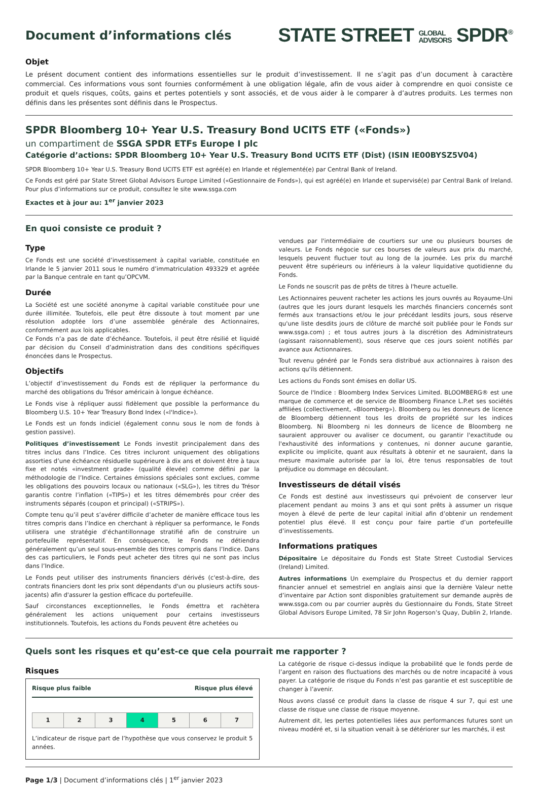Document d’informations clés
STATE STREET GLOBAL
ADVISORS SPDR<sup>®</sup>
Objet
Le présent document contient des informations essentielles sur le produit d’investissement. Il ne s’agit pas d’un document à caractère commercial. Ces informations vous sont fournies conformément à une obligation légale, afin de vous aider à comprendre en quoi consiste ce produit et quels risques, coûts, gains et pertes potentiels y sont associés, et de vous aider à le comparer à d’autres produits. Les termes non définis dans les présentes sont définis dans le Prospectus.
SPDR Bloomberg 10+ Year U.S. Treasury Bond UCITS ETF («Fonds»)
un compartiment de SSGA SPDR ETFs Europe I plc
Catégorie d’actions: SPDR Bloomberg 10+ Year U.S. Treasury Bond UCITS ETF (Dist) (ISIN IE00BYSZ5V04)
SPDR Bloomberg 10+ Year U.S. Treasury Bond UCITS ETF est agréé(e) en Irlande et réglementé(e) par Central Bank of Ireland.
Ce Fonds est géré par State Street Global Advisors Europe Limited («Gestionnaire de Fonds»), qui est agréé(e) en Irlande et supervisé(e) par Central Bank of Ireland. Pour plus d’informations sur ce produit, consultez le site www.ssga.com
Exactes et à jour au: 1<sup>er</sup> janvier 2023
En quoi consiste ce produit ?
Type
Ce Fonds est une société d’investissement à capital variable, constituée en Irlande le 5 janvier 2011 sous le numéro d’immatriculation 493329 et agréée par la Banque centrale en tant qu’OPCVM.
Durée
La Société est une société anonyme à capital variable constituée pour une durée illimitée. Toutefois, elle peut être dissoute à tout moment par une résolution adoptée lors d’une assemblée générale des Actionnaires, conformément aux lois applicables.
Ce Fonds n’a pas de date d’échéance. Toutefois, il peut être résilié et liquidé par décision du Conseil d’administration dans des conditions spécifiques énoncées dans le Prospectus.
Objectifs
L’objectif d’investissement du Fonds est de répliquer la performance du marché des obligations du Trésor américain à longue échéance.
Le Fonds vise à répliquer aussi fidèlement que possible la performance du Bloomberg U.S. 10+ Year Treasury Bond Index («l'Indice»).
Le Fonds est un fonds indiciel (également connu sous le nom de fonds à gestion passive).
Politiques d’investissement Le Fonds investit principalement dans des titres inclus dans l’Indice. Ces titres incluront uniquement des obligations assorties d’une échéance résiduelle supérieure à dix ans et doivent être à taux fixe et notés «investment grade» (qualité élevée) comme défini par la méthodologie de l’Indice. Certaines émissions spéciales sont exclues, comme les obligations des pouvoirs locaux ou nationaux («SLG»), les titres du Trésor garantis contre l’inflation («TIPS») et les titres démembrés pour créer des instruments séparés (coupon et principal) («STRIPS»).
Compte tenu qu’il peut s’avérer difficile d’acheter de manière efficace tous les titres compris dans l’Indice en cherchant à répliquer sa performance, le Fonds utilisera une stratégie d’échantillonnage stratifié afin de construire un portefeuille représentatif. En conséquence, le Fonds ne détiendra généralement qu’un seul sous-ensemble des titres compris dans l’Indice. Dans des cas particuliers, le Fonds peut acheter des titres qui ne sont pas inclus dans l’Indice.
Le Fonds peut utiliser des instruments financiers dérivés (c'est-à-dire, des contrats financiers dont les prix sont dépendants d'un ou plusieurs actifs sous-jacents) afin d'assurer la gestion efficace du portefeuille.
Sauf circonstances exceptionnelles, le Fonds émettra et rachètera généralement les actions uniquement pour certains investisseurs institutionnels. Toutefois, les actions du Fonds peuvent être achetées ou
vendues par l'intermédiaire de courtiers sur une ou plusieurs bourses de valeurs. Le Fonds négocie sur ces bourses de valeurs aux prix du marché, lesquels peuvent fluctuer tout au long de la journée. Les prix du marché peuvent être supérieurs ou inférieurs à la valeur liquidative quotidienne du Fonds.
Le Fonds ne souscrit pas de prêts de titres à l'heure actuelle.
Les Actionnaires peuvent racheter les actions les jours ouvrés au Royaume-Uni (autres que les jours durant lesquels les marchés financiers concernés sont fermés aux transactions et/ou le jour précédant lesdits jours, sous réserve qu'une liste desdits jours de clôture de marché soit publiée pour le Fonds sur www.ssga.com) ; et tous autres jours à la discrétion des Administrateurs (agissant raisonnablement), sous réserve que ces jours soient notifiés par avance aux Actionnaires.
Tout revenu généré par le Fonds sera distribué aux actionnaires à raison des actions qu'ils détiennent.
Les actions du Fonds sont émises en dollar US.
Source de l'Indice : Bloomberg Index Services Limited. BLOOMBERG® est une marque de commerce et de service de Bloomberg Finance L.P.et ses sociétés affiliées (collectivement, «Bloomberg»). Bloomberg ou les donneurs de licence de Bloomberg détiennent tous les droits de propriété sur les indices Bloomberg. Ni Bloomberg ni les donneurs de licence de Bloomberg ne sauraient approuver ou avaliser ce document, ou garantir l'exactitude ou l'exhaustivité des informations y contenues, ni donner aucune garantie, explicite ou implicite, quant aux résultats à obtenir et ne sauraient, dans la mesure maximale autorisée par la loi, être tenus responsables de tout préjudice ou dommage en découlant.
Investisseurs de détail visés
Ce Fonds est destiné aux investisseurs qui prévoient de conserver leur placement pendant au moins 3 ans et qui sont prêts à assumer un risque moyen à élevé de perte de leur capital initial afin d’obtenir un rendement potentiel plus élevé. Il est conçu pour faire partie d’un portefeuille d’investissements.
Informations pratiques
Dépositaire Le dépositaire du Fonds est State Street Custodial Services (Ireland) Limited.
Autres informations Un exemplaire du Prospectus et du dernier rapport financier annuel et semestriel en anglais ainsi que la dernière Valeur nette d’inventaire par Action sont disponibles gratuitement sur demande auprès de www.ssga.com ou par courrier auprès du Gestionnaire du Fonds, State Street Global Advisors Europe Limited, 78 Sir John Rogerson’s Quay, Dublin 2, Irlande.
Quels sont les risques et qu’est-ce que cela pourrait me rapporter ?
Risques
Risque plus faible Risque plus élevé
| 1 | 2 | 3 | 4 | 5 | 6 | 7 |
L’indicateur de risque part de l’hypothèse que vous conservez le produit 5 années.
La catégorie de risque ci-dessus indique la probabilité que le fonds perde de l’argent en raison des fluctuations des marchés ou de notre incapacité à vous payer. La catégorie de risque du Fonds n’est pas garantie et est susceptible de changer à l’avenir.
Nous avons classé ce produit dans la classe de risque 4 sur 7, qui est une classe de risque une classe de risque moyenne.
Autrement dit, les pertes potentielles liées aux performances futures sont un niveau modéré et, si la situation venait à se détériorer sur les marchés, il est
Page 1/3 | Document d’informations clés | 1<sup>er</sup> janvier 2023